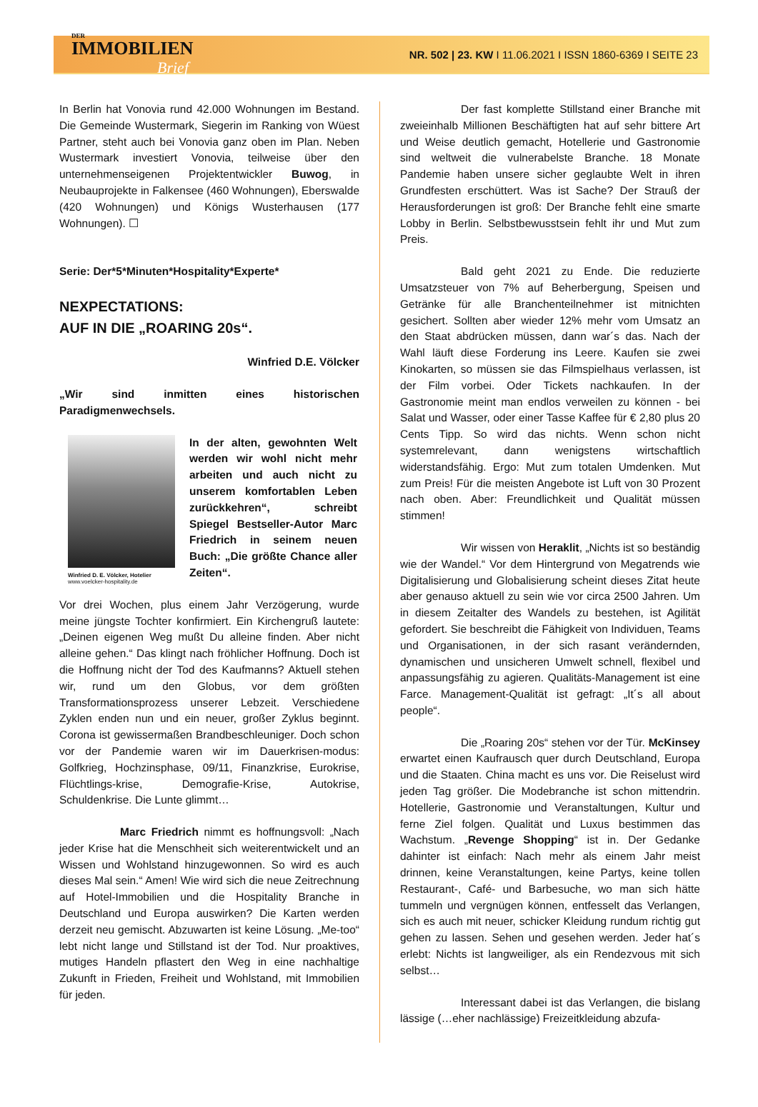DER
IMMOBILIEN
Brief
NR. 502 | 23. KW I 11.06.2021 I ISSN 1860-6369 I SEITE 23
In Berlin hat Vonovia rund 42.000 Wohnungen im Bestand. Die Gemeinde Wustermark, Siegerin im Ranking von Wüest Partner, steht auch bei Vonovia ganz oben im Plan. Neben Wustermark investiert Vonovia, teilweise über den unternehmenseigenen Projektentwickler Buwog, in Neubauprojekte in Falkensee (460 Wohnungen), Eberswalde (420 Wohnungen) und Königs Wusterhausen (177 Wohnungen). ☐
Serie: Der*5*Minuten*Hospitality*Experte*
NEXPECTATIONS:
AUF IN DIE „ROARING 20s“.
Winfried D.E. Völcker
„Wir sind inmitten eines historischen Paradigmenwechsels.
Winfried D. E. Völcker, Hotelier
www.voelcker-hospitality.de
In der alten, gewohnten Welt werden wir wohl nicht mehr arbeiten und auch nicht zu unserem komfortablen Leben zurückkehren“, schreibt Spiegel Bestseller-Autor Marc Friedrich in seinem neuen Buch: „Die größte Chance aller Zeiten“.
Vor drei Wochen, plus einem Jahr Verzögerung, wurde meine jüngste Tochter konfirmiert. Ein Kirchengruß lautete: „Deinen eigenen Weg mußt Du alleine finden. Aber nicht alleine gehen.“ Das klingt nach fröhlicher Hoffnung. Doch ist die Hoffnung nicht der Tod des Kaufmanns? Aktuell stehen wir, rund um den Globus, vor dem größten Transformationsprozess unserer Lebzeit. Verschiedene Zyklen enden nun und ein neuer, großer Zyklus beginnt. Corona ist gewissermaßen Brandbeschleuniger. Doch schon vor der Pandemie waren wir im Dauerkrisen-modus: Golfkrieg, Hochzinsphase, 09/11, Finanzkrise, Eurokrise, Flüchtlings-krise, Demografie-Krise, Autokrise, Schuldenkrise. Die Lunte glimmt…
Marc Friedrich nimmt es hoffnungsvoll: „Nach jeder Krise hat die Menschheit sich weiterentwickelt und an Wissen und Wohlstand hinzugewonnen. So wird es auch dieses Mal sein.“ Amen! Wie wird sich die neue Zeitrechnung auf Hotel-Immobilien und die Hospitality Branche in Deutschland und Europa auswirken? Die Karten werden derzeit neu gemischt. Abzuwarten ist keine Lösung. „Me-too“ lebt nicht lange und Stillstand ist der Tod. Nur proaktives, mutiges Handeln pflastert den Weg in eine nachhaltige Zukunft in Frieden, Freiheit und Wohlstand, mit Immobilien für jeden.
Der fast komplette Stillstand einer Branche mit zweieinhalb Millionen Beschäftigten hat auf sehr bittere Art und Weise deutlich gemacht, Hotellerie und Gastronomie sind weltweit die vulnerabelste Branche. 18 Monate Pandemie haben unsere sicher geglaubte Welt in ihren Grundfesten erschüttert. Was ist Sache? Der Strauß der Herausforderungen ist groß: Der Branche fehlt eine smarte Lobby in Berlin. Selbstbewusstsein fehlt ihr und Mut zum Preis.
Bald geht 2021 zu Ende. Die reduzierte Umsatzsteuer von 7% auf Beherbergung, Speisen und Getränke für alle Branchenteilnehmer ist mitnichten gesichert. Sollten aber wieder 12% mehr vom Umsatz an den Staat abdrücken müssen, dann war´s das. Nach der Wahl läuft diese Forderung ins Leere. Kaufen sie zwei Kinokarten, so müssen sie das Filmspielhaus verlassen, ist der Film vorbei. Oder Tickets nachkaufen. In der Gastronomie meint man endlos verweilen zu können - bei Salat und Wasser, oder einer Tasse Kaffee für € 2,80 plus 20 Cents Tipp. So wird das nichts. Wenn schon nicht systemrelevant, dann wenigstens wirtschaftlich widerstandsfähig. Ergo: Mut zum totalen Umdenken. Mut zum Preis! Für die meisten Angebote ist Luft von 30 Prozent nach oben. Aber: Freundlichkeit und Qualität müssen stimmen!
Wir wissen von Heraklit, „Nichts ist so beständig wie der Wandel.“ Vor dem Hintergrund von Megatrends wie Digitalisierung und Globalisierung scheint dieses Zitat heute aber genauso aktuell zu sein wie vor circa 2500 Jahren. Um in diesem Zeitalter des Wandels zu bestehen, ist Agilität gefordert. Sie beschreibt die Fähigkeit von Individuen, Teams und Organisationen, in der sich rasant verändernden, dynamischen und unsicheren Umwelt schnell, flexibel und anpassungsfähig zu agieren. Qualitäts-Management ist eine Farce. Management-Qualität ist gefragt: „It´s all about people“.
Die „Roaring 20s“ stehen vor der Tür. McKinsey erwartet einen Kaufrausch quer durch Deutschland, Europa und die Staaten. China macht es uns vor. Die Reiselust wird jeden Tag größer. Die Modebranche ist schon mittendrin. Hotellerie, Gastronomie und Veranstaltungen, Kultur und ferne Ziel folgen. Qualität und Luxus bestimmen das Wachstum. „Revenge Shopping“ ist in. Der Gedanke dahinter ist einfach: Nach mehr als einem Jahr meist drinnen, keine Veranstaltungen, keine Partys, keine tollen Restaurant-, Café- und Barbesuche, wo man sich hätte tummeln und vergnügen können, entfesselt das Verlangen, sich es auch mit neuer, schicker Kleidung rundum richtig gut gehen zu lassen. Sehen und gesehen werden. Jeder hat´s erlebt: Nichts ist langweiliger, als ein Rendezvous mit sich selbst…
Interessant dabei ist das Verlangen, die bislang lässige (…eher nachlässige) Freizeitkleidung abzufa-